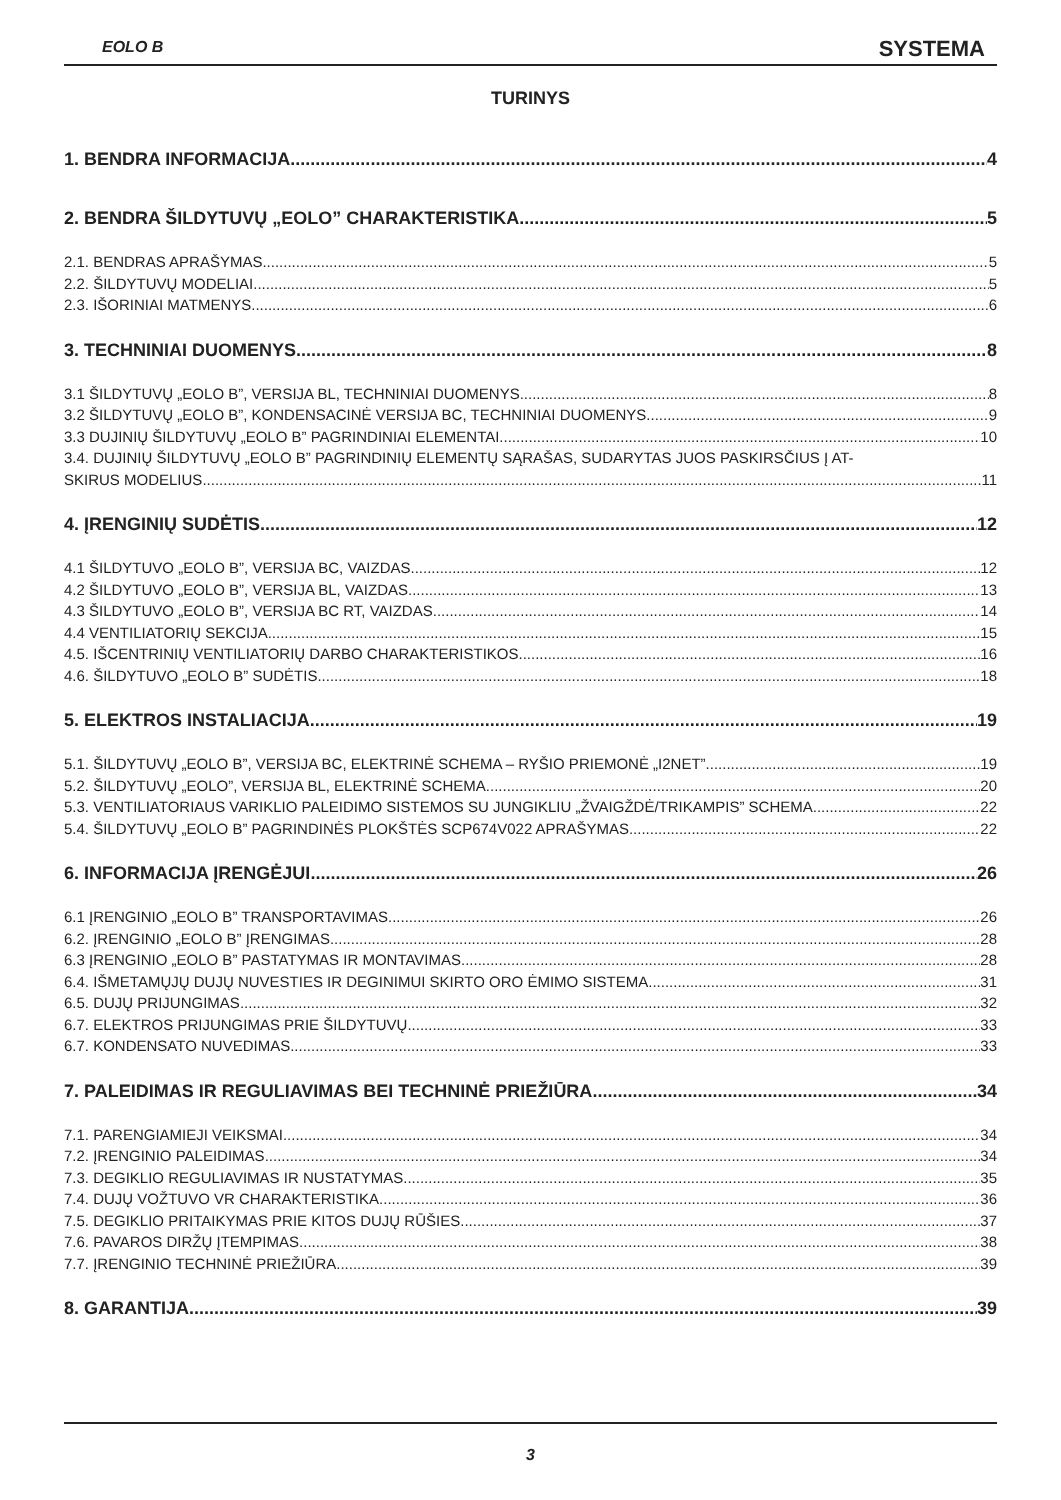EOLO B SYSTEMA
TURINYS
1. BENDRA INFORMACIJA 4
2. BENDRA ŠILDYTUVŲ „EOLO” CHARAKTERISTIKA 5
2.1. BENDRAS APRAŠYMAS 5
2.2. ŠILDYTUVŲ MODELIAI 5
2.3. IŠORINIAI MATMENYS 6
3. TECHNINIAI DUOMENYS 8
3.1 ŠILDYTUVŲ „EOLO B”, VERSIJA BL, TECHNINIAI DUOMENYS 8
3.2 ŠILDYTUVŲ „EOLO B”, KONDENSACINĖ VERSIJA BC, TECHNINIAI DUOMENYS 9
3.3 DUJINIŲ ŠILDYTUVŲ „EOLO B” PAGRINDINIAI ELEMENTAI 10
3.4. DUJINIŲ ŠILDYTUVŲ „EOLO B” PAGRINDINIŲ ELEMENTŲ SĄRAŠAS, SUDARYTAS JUOS PASKIRSČIUS Į AT-
SKIRUS MODELIUS 11
4. ĮRENGINIŲ SUDĖTIS 12
4.1 ŠILDYTUVO „EOLO B”, VERSIJA BC, VAIZDAS 12
4.2 ŠILDYTUVO „EOLO B”, VERSIJA BL, VAIZDAS 13
4.3 ŠILDYTUVO „EOLO B”, VERSIJA BC RT, VAIZDAS 14
4.4 VENTILIATORIŲ SEKCIJA 15
4.5. IŠCENTRINIŲ VENTILIATORIŲ DARBO CHARAKTERISTIKOS 16
4.6. ŠILDYTUVO „EOLO B” SUDĖTIS 18
5. ELEKTROS INSTALIACIJA 19
5.1. ŠILDYTUVŲ „EOLO B”, VERSIJA BC, ELEKTRINĖ SCHEMA – RYŠIO PRIEMONĖ „I2NET” 19
5.2. ŠILDYTUVŲ „EOLO”, VERSIJA BL, ELEKTRINĖ SCHEMA 20
5.3. VENTILIATORIAUS VARIKLIO PALEIDIMO SISTEMOS SU JUNGIKLIU „ŽVAIGŽDĖ/TRIKAMPIS” SCHEMA 22
5.4. ŠILDYTUVŲ „EOLO B” PAGRINDINĖS PLOKŠTĖS SCP674V022 APRAŠYMAS 22
6. INFORMACIJA ĮRENGĖJUI 26
6.1 ĮRENGINIO „EOLO B” TRANSPORTAVIMAS 26
6.2. ĮRENGINIO „EOLO B” ĮRENGIMAS 28
6.3 ĮRENGINIO „EOLO B” PASTATYMAS IR MONTAVIMAS 28
6.4. IŠMETAMŲJŲ DUJŲ NUVESTIES IR DEGINIMUI SKIRTO ORO ĖMIMO SISTEMA 31
6.5. DUJŲ PRIJUNGIMAS 32
6.7. ELEKTROS PRIJUNGIMAS PRIE ŠILDYTUVŲ 33
6.7. KONDENSATO NUVEDIMAS 33
7. PALEIDIMAS IR REGULIAVIMAS BEI TECHNINĖ PRIEŽIŪRA 34
7.1. PARENGIAMIEJI VEIKSMAI 34
7.2. ĮRENGINIO PALEIDIMAS 34
7.3. DEGIKLIO REGULIAVIMAS IR NUSTATYMAS 35
7.4. DUJŲ VOŽTUVO VR CHARAKTERISTIKA 36
7.5. DEGIKLIO PRITAIKYMAS PRIE KITOS DUJŲ RŪŠIES 37
7.6. PAVAROS DIRŽŲ ĮTEMPIMAS 38
7.7. ĮRENGINIO TECHNINĖ PRIEŽIŪRA 39
8. GARANTIJA 39
3